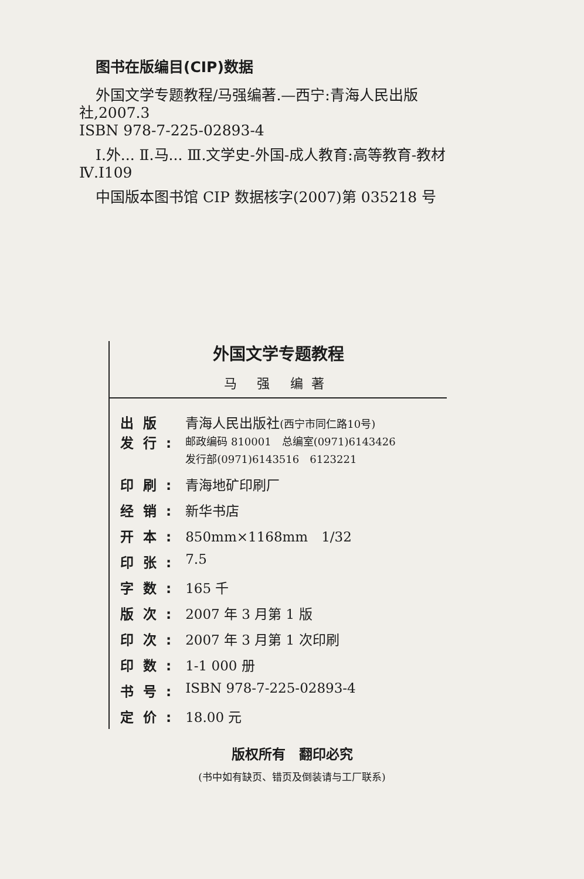图书在版编目(CIP)数据
外国文学专题教程/马强编著.—西宁:青海人民出版社,2007.3
ISBN 978-7-225-02893-4
Ⅰ.外... Ⅱ.马... Ⅲ.文学史-外国-成人教育:高等教育-教材 Ⅳ.I109
中国版本图书馆 CIP 数据核字(2007)第 035218 号
外国文学专题教程
马 强 编著
| 出版 发行: | 青海人民出版社 (西宁市同仁路10号) 邮政编码 810001 总编室(0971)6143426 发行部(0971)6143516 6123221 |
| 印刷: | 青海地矿印刷厂 |
| 经销: | 新华书店 |
| 开本: | 850mm×1168mm 1/32 |
| 印张: | 7.5 |
| 字数: | 165 千 |
| 版次: | 2007 年 3 月第 1 版 |
| 印次: | 2007 年 3 月第 1 次印刷 |
| 印数: | 1-1 000 册 |
| 书号: | ISBN 978-7-225-02893-4 |
| 定价: | 18.00 元 |
版权所有　翻印必究
(书中如有缺页、错页及倒装请与工厂联系)